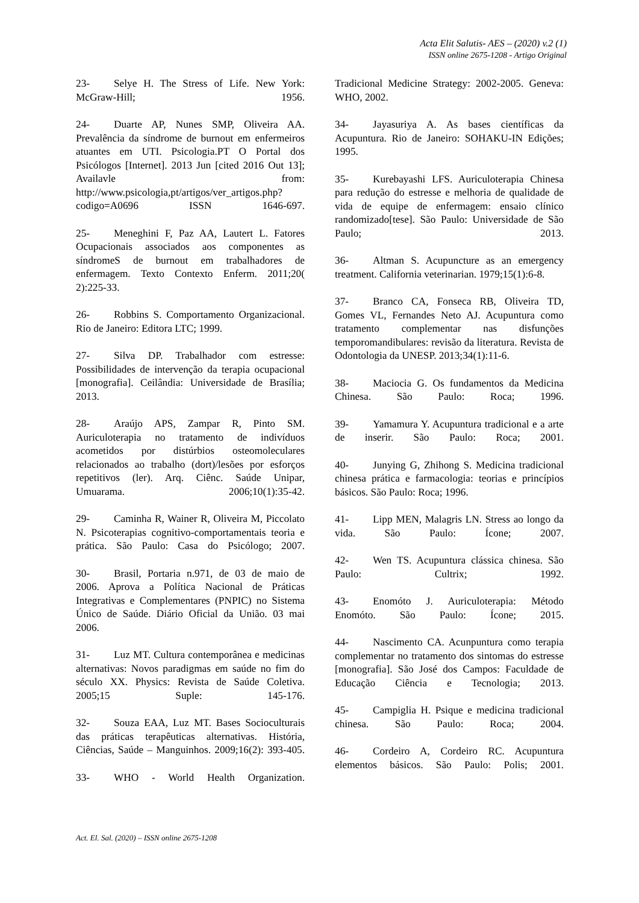Acta Elit Salutis- AES – (2020) v.2 (1)
ISSN online 2675-1208 - Artigo Original
23- Selye H. The Stress of Life. New York: McGraw-Hill; 1956.
24- Duarte AP, Nunes SMP, Oliveira AA. Prevalência da síndrome de burnout em enfermeiros atuantes em UTI. Psicologia.PT O Portal dos Psicólogos [Internet]. 2013 Jun [cited 2016 Out 13]; Availavle from: http://www.psicologia,pt/artigos/ver_artigos.php?codigo=A0696 ISSN 1646-697.
25- Meneghini F, Paz AA, Lautert L. Fatores Ocupacionais associados aos componentes as síndromeS de burnout em trabalhadores de enfermagem. Texto Contexto Enferm. 2011;20( 2):225-33.
26- Robbins S. Comportamento Organizacional. Rio de Janeiro: Editora LTC; 1999.
27- Silva DP. Trabalhador com estresse: Possibilidades de intervenção da terapia ocupacional [monografia]. Ceilândia: Universidade de Brasília; 2013.
28- Araújo APS, Zampar R, Pinto SM. Auriculoterapia no tratamento de indivíduos acometidos por distúrbios osteomoleculares relacionados ao trabalho (dort)/lesões por esforços repetitivos (ler). Arq. Ciênc. Saúde Unipar, Umuarama. 2006;10(1):35-42.
29- Caminha R, Wainer R, Oliveira M, Piccolato N. Psicoterapias cognitivo-comportamentais teoria e prática. São Paulo: Casa do Psicólogo; 2007.
30- Brasil, Portaria n.971, de 03 de maio de 2006. Aprova a Política Nacional de Práticas Integrativas e Complementares (PNPIC) no Sistema Único de Saúde. Diário Oficial da União. 03 mai 2006.
31- Luz MT. Cultura contemporânea e medicinas alternativas: Novos paradigmas em saúde no fim do século XX. Physics: Revista de Saúde Coletiva. 2005;15 Suple: 145-176.
32- Souza EAA, Luz MT. Bases Socioculturais das práticas terapêuticas alternativas. História, Ciências, Saúde – Manguinhos. 2009;16(2): 393-405.
33- WHO - World Health Organization.
Tradicional Medicine Strategy: 2002-2005. Geneva: WHO, 2002.
34- Jayasuriya A. As bases científicas da Acupuntura. Rio de Janeiro: SOHAKU-IN Edições; 1995.
35- Kurebayashi LFS. Auriculoterapia Chinesa para redução do estresse e melhoria de qualidade de vida de equipe de enfermagem: ensaio clínico randomizado[tese]. São Paulo: Universidade de São Paulo; 2013.
36- Altman S. Acupuncture as an emergency treatment. California veterinarian. 1979;15(1):6-8.
37- Branco CA, Fonseca RB, Oliveira TD, Gomes VL, Fernandes Neto AJ. Acupuntura como tratamento complementar nas disfunções temporomandibulares: revisão da literatura. Revista de Odontologia da UNESP. 2013;34(1):11-6.
38- Maciocia G. Os fundamentos da Medicina Chinesa. São Paulo: Roca; 1996.
39- Yamamura Y. Acupuntura tradicional e a arte de inserir. São Paulo: Roca; 2001.
40- Junying G, Zhihong S. Medicina tradicional chinesa prática e farmacologia: teorias e princípios básicos. São Paulo: Roca; 1996.
41- Lipp MEN, Malagris LN. Stress ao longo da vida. São Paulo: Ícone; 2007.
42- Wen TS. Acupuntura clássica chinesa. São Paulo: Cultrix; 1992.
43- Enomóto J. Auriculoterapia: Método Enomóto. São Paulo: Ícone; 2015.
44- Nascimento CA. Acunpuntura como terapia complementar no tratamento dos sintomas do estresse [monografia]. São José dos Campos: Faculdade de Educação Ciência e Tecnologia; 2013.
45- Campiglia H. Psique e medicina tradicional chinesa. São Paulo: Roca; 2004.
46- Cordeiro A, Cordeiro RC. Acupuntura elementos básicos. São Paulo: Polis; 2001.
Act. El. Sal. (2020) – ISSN online 2675-1208